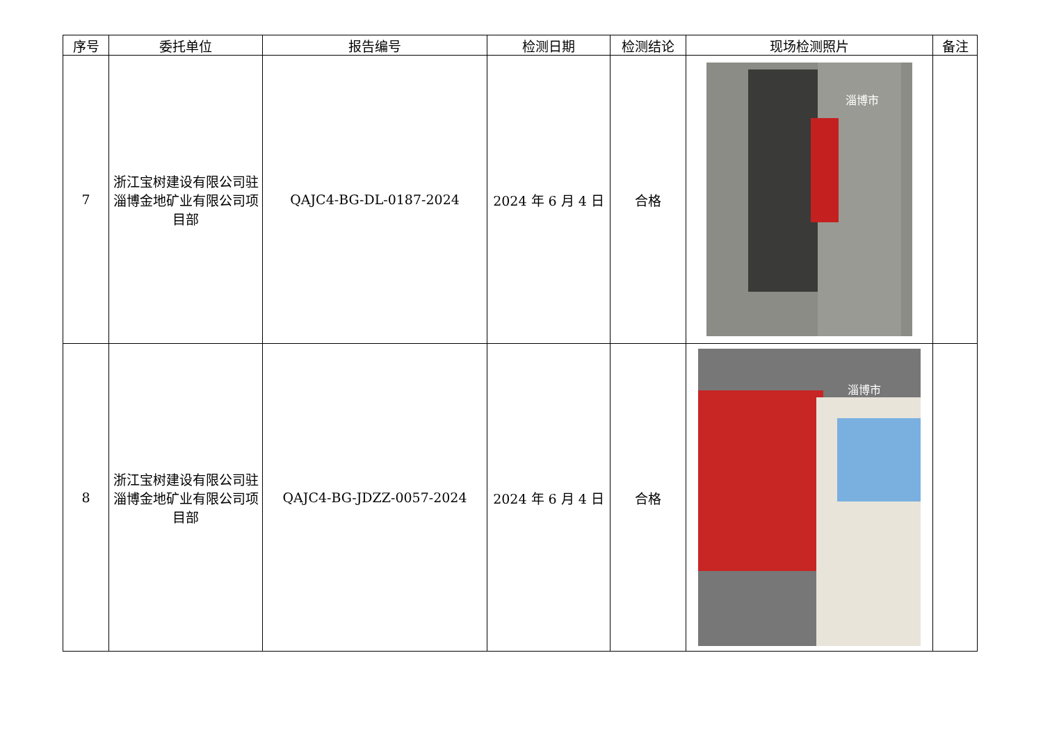| 序号 | 委托单位 | 报告编号 | 检测日期 | 检测结论 | 现场检测照片 | 备注 |
| --- | --- | --- | --- | --- | --- | --- |
| 7 | 浙江宝树建设有限公司驻淄博金地矿业有限公司项目部 | QAJC4-BG-DL-0187-2024 | 2024 年 6 月 4 日 | 合格 | 淄博市 | |
| 8 | 浙江宝树建设有限公司驻淄博金地矿业有限公司项目部 | QAJC4-BG-JDZZ-0057-2024 | 2024 年 6 月 4 日 | 合格 | 淄博市 | |